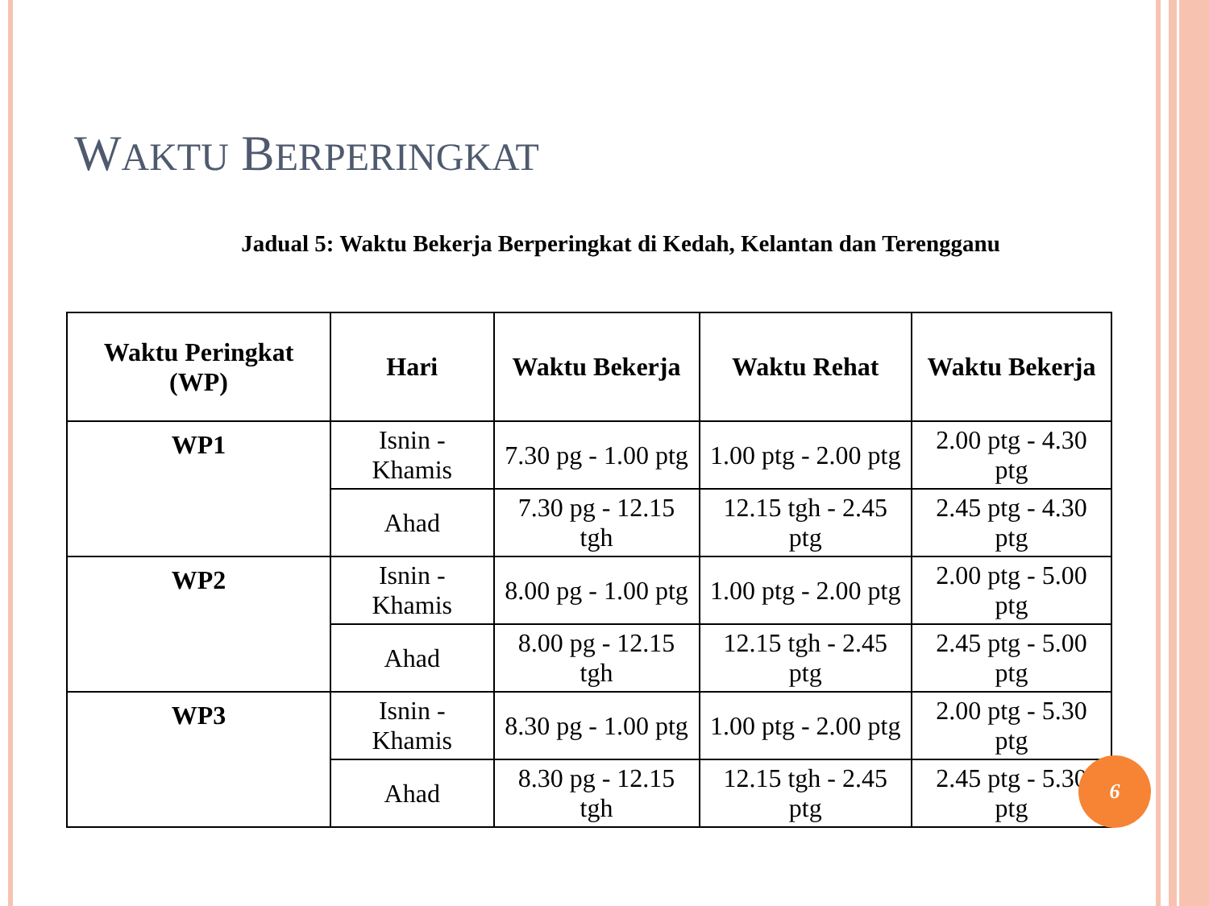WAKTU BERPERINGKAT
Jadual 5: Waktu Bekerja Berperingkat di Kedah, Kelantan dan Terengganu
| Waktu Peringkat (WP) | Hari | Waktu Bekerja | Waktu Rehat | Waktu Bekerja |
| --- | --- | --- | --- | --- |
| WP1 | Isnin - Khamis | 7.30 pg - 1.00 ptg | 1.00 ptg - 2.00 ptg | 2.00 ptg - 4.30 ptg |
| | Ahad | 7.30 pg - 12.15 tgh | 12.15 tgh - 2.45 ptg | 2.45 ptg - 4.30 ptg |
| WP2 | Isnin - Khamis | 8.00 pg - 1.00 ptg | 1.00 ptg - 2.00 ptg | 2.00 ptg - 5.00 ptg |
| | Ahad | 8.00 pg - 12.15 tgh | 12.15 tgh - 2.45 ptg | 2.45 ptg - 5.00 ptg |
| WP3 | Isnin - Khamis | 8.30 pg - 1.00 ptg | 1.00 ptg - 2.00 ptg | 2.00 ptg - 5.30 ptg |
| | Ahad | 8.30 pg - 12.15 tgh | 12.15 tgh - 2.45 ptg | 2.45 ptg - 5.30 ptg |
6